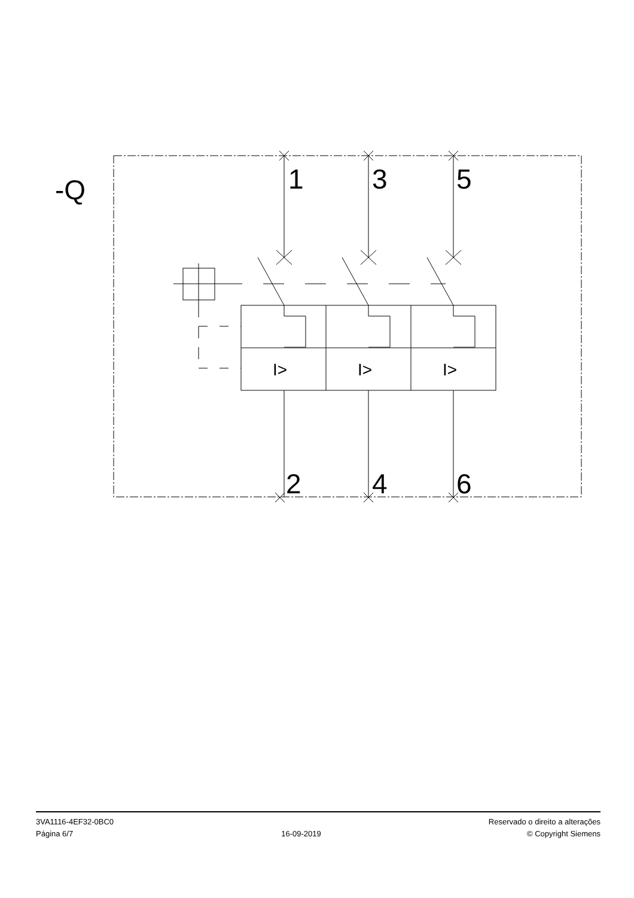-Q
1
3
5
2
4
6
I>
I>
I>
3VA1116-4EF32-0BC0
Página 6/7
16-09-2019
Reservado o direito a alterações
© Copyright Siemens